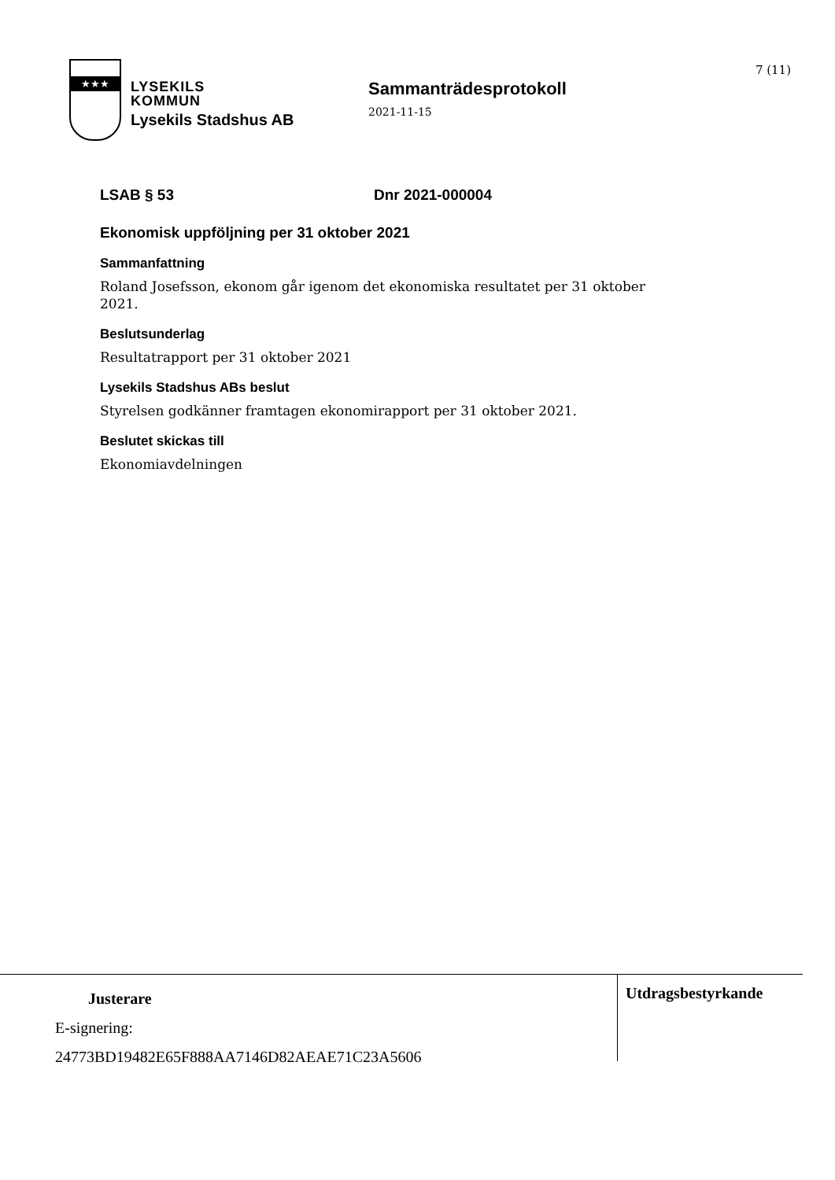★★★
LYSEKILS
KOMMUN
Lysekils Stadshus AB
Sammanträdesprotokoll
2021-11-15
7 (11)
LSAB § 53 Dnr 2021-000004
Ekonomisk uppföljning per 31 oktober 2021
Sammanfattning
Roland Josefsson, ekonom går igenom det ekonomiska resultatet per 31 oktober 2021.
Beslutsunderlag
Resultatrapport per 31 oktober 2021
Lysekils Stadshus ABs beslut
Styrelsen godkänner framtagen ekonomirapport per 31 oktober 2021.
Beslutet skickas till
Ekonomiavdelningen
Justerare
E-signering:
24773BD19482E65F888AA7146D82AEAE71C23A5606
Utdragsbestyrkande